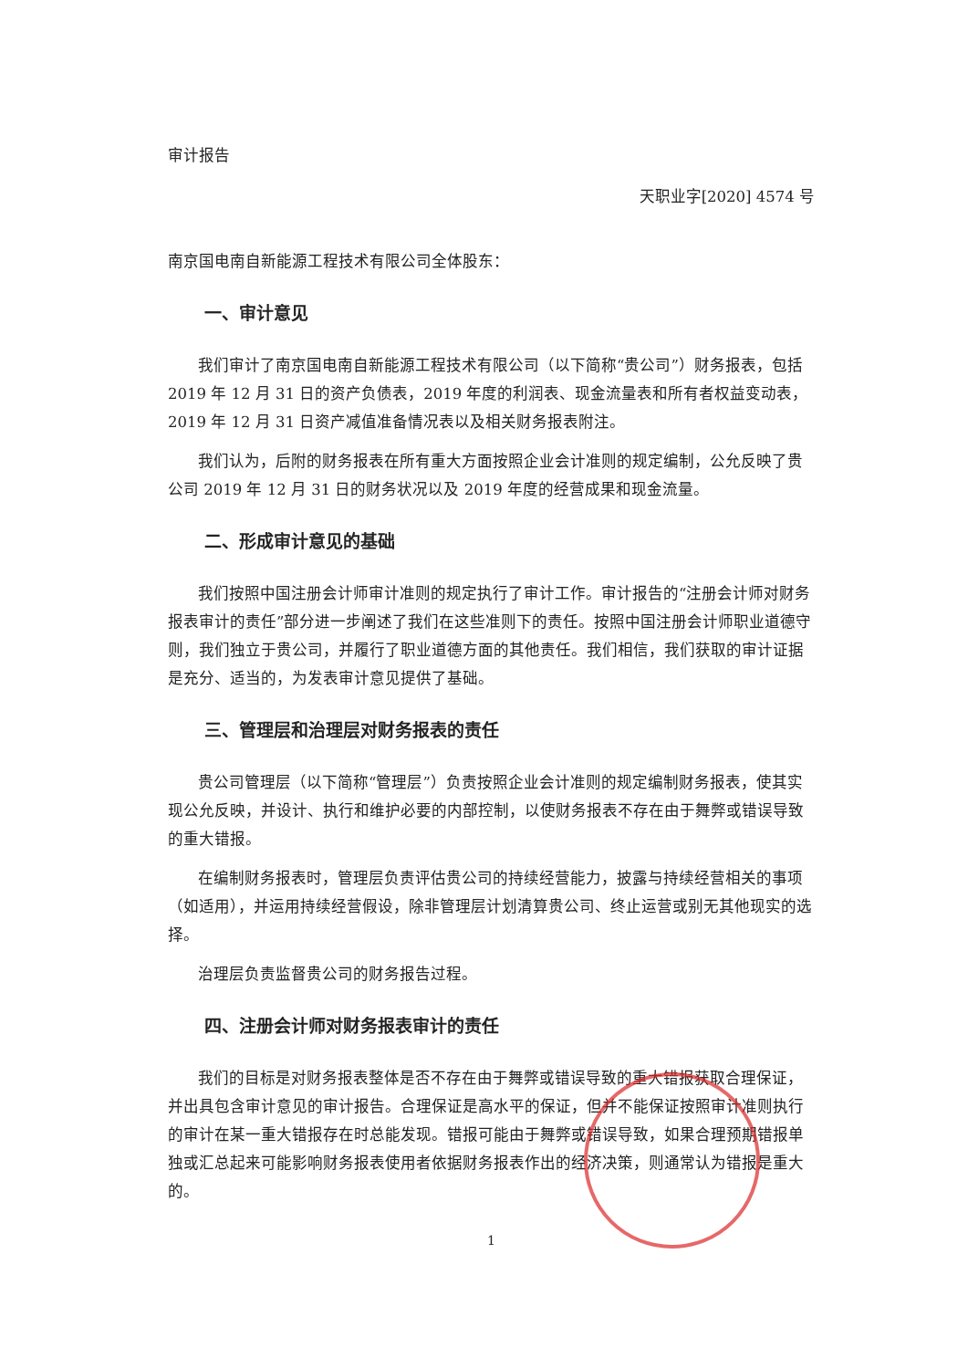审计报告
天职业字[2020] 4574 号
南京国电南自新能源工程技术有限公司全体股东：
一、审计意见
我们审计了南京国电南自新能源工程技术有限公司（以下简称“贵公司”）财务报表，包括 2019 年 12 月 31 日的资产负债表，2019 年度的利润表、现金流量表和所有者权益变动表，2019 年 12 月 31 日资产减值准备情况表以及相关财务报表附注。
我们认为，后附的财务报表在所有重大方面按照企业会计准则的规定编制，公允反映了贵公司 2019 年 12 月 31 日的财务状况以及 2019 年度的经营成果和现金流量。
二、形成审计意见的基础
我们按照中国注册会计师审计准则的规定执行了审计工作。审计报告的“注册会计师对财务报表审计的责任”部分进一步阐述了我们在这些准则下的责任。按照中国注册会计师职业道德守则，我们独立于贵公司，并履行了职业道德方面的其他责任。我们相信，我们获取的审计证据是充分、适当的，为发表审计意见提供了基础。
三、管理层和治理层对财务报表的责任
贵公司管理层（以下简称“管理层”）负责按照企业会计准则的规定编制财务报表，使其实现公允反映，并设计、执行和维护必要的内部控制，以使财务报表不存在由于舞弊或错误导致的重大错报。
在编制财务报表时，管理层负责评估贵公司的持续经营能力，披露与持续经营相关的事项（如适用），并运用持续经营假设，除非管理层计划清算贵公司、终止运营或别无其他现实的选择。
治理层负责监督贵公司的财务报告过程。
四、注册会计师对财务报表审计的责任
我们的目标是对财务报表整体是否不存在由于舞弊或错误导致的重大错报获取合理保证，并出具包含审计意见的审计报告。合理保证是高水平的保证，但并不能保证按照审计准则执行的审计在某一重大错报存在时总能发现。错报可能由于舞弊或错误导致，如果合理预期错报单独或汇总起来可能影响财务报表使用者依据财务报表作出的经济决策，则通常认为错报是重大的。
1